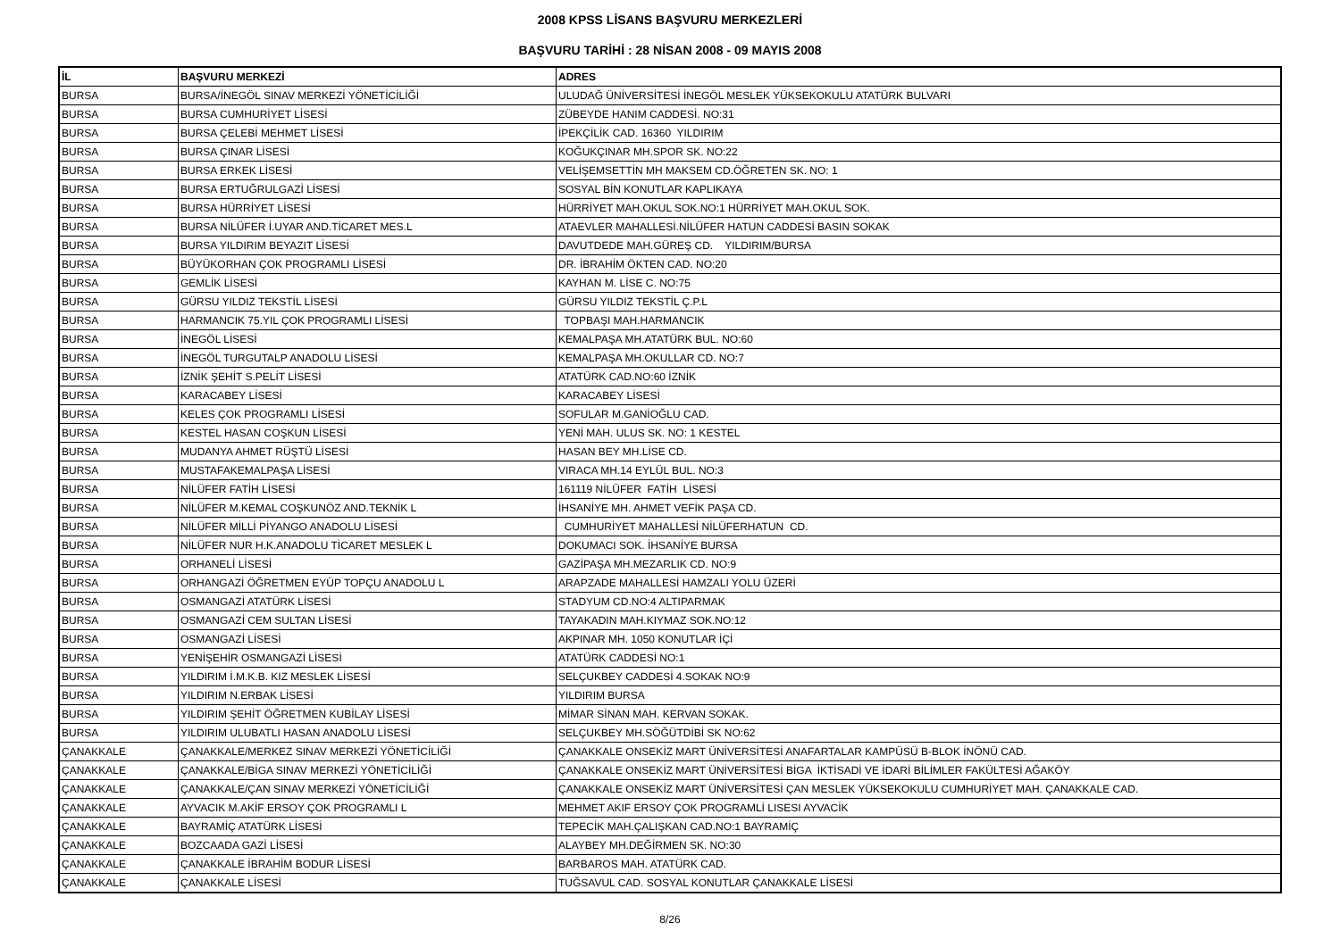2008 KPSS LİSANS BAŞVURU MERKEZLERİ
BAŞVURU TARİHİ : 28 NİSAN 2008 - 09 MAYIS 2008
| İL | BAŞVURU MERKEZİ | ADRES |
| --- | --- | --- |
| BURSA | BURSA/İNEGÖL SINAV MERKEZİ YÖNETİCİLİĞİ | ULUDAĞ ÜNİVERSİTESİ İNEGÖL MESLEK YÜKSEKOKULU ATATÜRK BULVARI |
| BURSA | BURSA CUMHURİYET LİSESİ | ZÜBEYDE HANIM CADDESİ. NO:31 |
| BURSA | BURSA ÇELEBİ MEHMET LİSESİ | İPEKÇİLİK CAD. 16360 YILDIRIM |
| BURSA | BURSA ÇINAR LİSESİ | KOĞUKÇINAR MH.SPOR SK. NO:22 |
| BURSA | BURSA ERKEK LİSESİ | VELİŞEMSETTİN MH MAKSEM CD.ÖĞRETEN SK. NO: 1 |
| BURSA | BURSA ERTUĞRULGAZİ LİSESİ | SOSYAL BİN KONUTLAR KAPLIKAYA |
| BURSA | BURSA HÜRRİYET LİSESİ | HÜRRİYET MAH.OKUL SOK.NO:1 HÜRRİYET MAH.OKUL SOK. |
| BURSA | BURSA NİLÜFER İ.UYAR AND.TİCARET MES.L | ATAEVLER MAHALLESİ.NİLÜFER HATUN CADDESİ BASIN SOKAK |
| BURSA | BURSA YILDIRIM BEYAZIT LİSESİ | DAVUTDEDE MAH.GÜREŞ CD. YILDIRIM/BURSA |
| BURSA | BÜYÜKORHAN ÇOK PROGRAMLI LİSESİ | DR. İBRAHİM ÖKTEN CAD. NO:20 |
| BURSA | GEMLİK LİSESİ | KAYHAN M. LİSE C. NO:75 |
| BURSA | GÜRSU YILDIZ TEKSTİL LİSESİ | GÜRSU YILDIZ TEKSTİL Ç.P.L |
| BURSA | HARMANCIK 75.YIL ÇOK PROGRAMLI LİSESİ | TOPBAŞI MAH.HARMANCIK |
| BURSA | İNEGÖL LİSESİ | KEMALPAŞA MH.ATATÜRK BUL. NO:60 |
| BURSA | İNEGÖL TURGUTALP ANADOLU LİSESİ | KEMALPAŞA MH.OKULLAR CD. NO:7 |
| BURSA | İZNİK ŞEHİT S.PELİT LİSESİ | ATATÜRK CAD.NO:60 İZNİK |
| BURSA | KARACABEY LİSESİ | KARACABEY LİSESİ |
| BURSA | KELES ÇOK PROGRAMLI LİSESİ | SOFULAR M.GANİOĞLU CAD. |
| BURSA | KESTEL HASAN COŞKUN LİSESİ | YENİ MAH. ULUS SK. NO: 1 KESTEL |
| BURSA | MUDANYA AHMET RÜŞTÜ LİSESİ | HASAN BEY MH.LİSE CD. |
| BURSA | MUSTAFAKEMALPAŞA LİSESİ | VIRACA MH.14 EYLÜL BUL. NO:3 |
| BURSA | NİLÜFER FATİH LİSESİ | 161119 NİLÜFER FATİH LİSESİ |
| BURSA | NİLÜFER M.KEMAL COŞKUNÖZ AND.TEKNİK L | İHSANİYE MH. AHMET VEFİK PAŞA CD. |
| BURSA | NİLÜFER MİLLİ PİYANGO ANADOLU LİSESİ | CUMHURİYET MAHALLESİ NİLÜFERHATUN CD. |
| BURSA | NİLÜFER NUR H.K.ANADOLU TİCARET MESLEK L | DOKUMACI SOK. İHSANİYE BURSA |
| BURSA | ORHANELİ LİSESİ | GAZİPAŞA MH.MEZARLIK CD. NO:9 |
| BURSA | ORHANGAZİ ÖĞRETMEN EYÜP TOPÇU ANADOLU L | ARAPZADE MAHALLESİ HAMZALI YOLU ÜZERİ |
| BURSA | OSMANGAZİ ATATÜRK LİSESİ | STADYUM CD.NO:4 ALTIPARMAK |
| BURSA | OSMANGAZİ CEM SULTAN LİSESİ | TAYAKADIN MAH.KIYMAZ SOK.NO:12 |
| BURSA | OSMANGAZİ LİSESİ | AKPINAR MH. 1050 KONUTLAR İÇİ |
| BURSA | YENİŞEHİR OSMANGAZİ LİSESİ | ATATÜRK CADDESİ NO:1 |
| BURSA | YILDIRIM İ.M.K.B. KIZ MESLEK LİSESİ | SELÇUKBEY CADDESİ 4.SOKAK NO:9 |
| BURSA | YILDIRIM N.ERBAK LİSESİ | YILDIRIM BURSA |
| BURSA | YILDIRIM ŞEHİT ÖĞRETMEN KUBİLAY LİSESİ | MİMAR SİNAN MAH. KERVAN SOKAK. |
| BURSA | YILDIRIM ULUBATLI HASAN ANADOLU LİSESİ | SELÇUKBEY MH.SÖĞÜTDİBİ SK NO:62 |
| ÇANAKKALE | ÇANAKKALE/MERKEZ SINAV MERKEZİ YÖNETİCİLİĞİ | ÇANAKKALE ONSEKİZ MART ÜNİVERSİTESİ ANAFARTALAR KAMPÜSÜ B-BLOK İNÖNÜ CAD. |
| ÇANAKKALE | ÇANAKKALE/BİGA SINAV MERKEZİ YÖNETİCİLİĞİ | ÇANAKKALE ONSEKİZ MART ÜNİVERSİTESİ BİGA İKTİSADİ VE İDARİ BİLİMLER FAKÜLTESİ AĞAKÖY |
| ÇANAKKALE | ÇANAKKALE/ÇAN SINAV MERKEZİ YÖNETİCİLİĞİ | ÇANAKKALE ONSEKİZ MART ÜNİVERSİTESİ ÇAN MESLEK YÜKSEKOKULU CUMHURİYET MAH. ÇANAKKALE CAD. |
| ÇANAKKALE | AYVACIK M.AKİF ERSOY ÇOK PROGRAMLI L | MEHMET AKIF ERSOY ÇOK PROGRAMLİ LISESI AYVACİK |
| ÇANAKKALE | BAYRAMİÇ ATATÜRK LİSESİ | TEPECİK MAH.ÇALIŞKAN CAD.NO:1 BAYRAMİÇ |
| ÇANAKKALE | BOZCAADA GAZİ LİSESİ | ALAYBEY MH.DEĞİRMEN SK. NO:30 |
| ÇANAKKALE | ÇANAKKALE İBRAHİM BODUR LİSESİ | BARBAROS MAH. ATATÜRK CAD. |
| ÇANAKKALE | ÇANAKKALE LİSESİ | TUĞSAVUL CAD. SOSYAL KONUTLAR ÇANAKKALE LİSESİ |
8/26